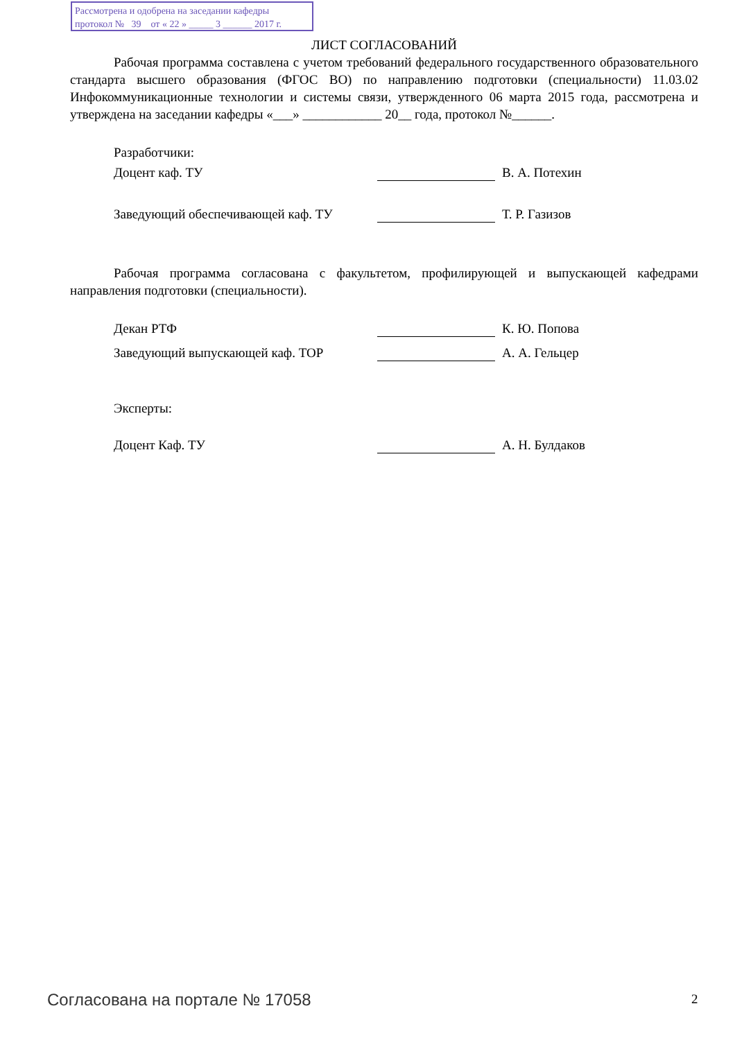Рассмотрена и одобрена на заседании кафедры
протокол № 39 от « 22 » _____ 3 ______ 2017 г.
ЛИСТ СОГЛАСОВАНИЙ
Рабочая программа составлена с учетом требований федерального государственного образовательного стандарта высшего образования (ФГОС ВО) по направлению подготовки (специальности) 11.03.02 Инфокоммуникационные технологии и системы связи, утвержденного 06 марта 2015 года, рассмотрена и утверждена на заседании кафедры «___» ____________ 20__ года, протокол №______.
Разработчики:
Доцент каф. ТУ В. А. Потехин
Заведующий обеспечивающей каф. ТУ Т. Р. Газизов
Рабочая программа согласована с факультетом, профилирующей и выпускающей кафедрами направления подготовки (специальности).
Декан РТФ К. Ю. Попова
Заведующий выпускающей каф. ТОР А. А. Гельцер
Эксперты:
Доцент Каф. ТУ А. Н. Булдаков
Согласована на портале № 17058 2